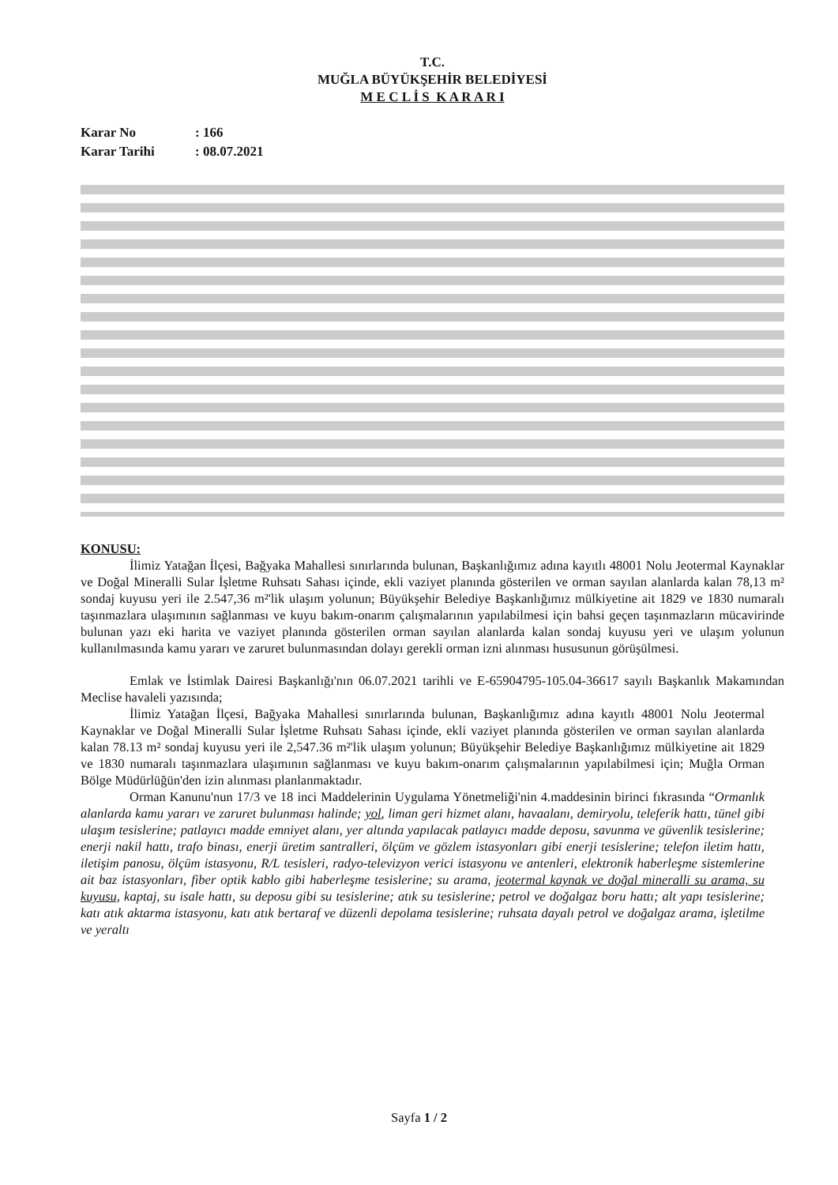T.C.
MUĞLA BÜYÜKŞEHİR BELEDİYESİ
M E C L İ S K A R A R I
Karar No: 166
Karar Tarihi: 08.07.2021
KONUSU:
İlimiz Yatağan İlçesi, Bağyaka Mahallesi sınırlarında bulunan, Başkanlığımız adına kayıtlı 48001 Nolu Jeotermal Kaynaklar ve Doğal Mineralli Sular İşletme Ruhsatı Sahası içinde, ekli vaziyet planında gösterilen ve orman sayılan alanlarda kalan 78,13 m² sondaj kuyusu yeri ile 2.547,36 m²'lik ulaşım yolunun; Büyükşehir Belediye Başkanlığımız mülkiyetine ait 1829 ve 1830 numaralı taşınmazlara ulaşımının sağlanması ve kuyu bakım-onarım çalışmalarının yapılabilmesi için bahsi geçen taşınmazların mücavirinde bulunan yazı eki harita ve vaziyet planında gösterilen orman sayılan alanlarda kalan sondaj kuyusu yeri ve ulaşım yolunun kullanılmasında kamu yararı ve zaruret bulunmasından dolayı gerekli orman izni alınması hususunun görüşülmesi.
Emlak ve İstimlak Dairesi Başkanlığı'nın 06.07.2021 tarihli ve E-65904795-105.04-36617 sayılı Başkanlık Makamından Meclise havaleli yazısında;
İlimiz Yatağan İlçesi, Bağyaka Mahallesi sınırlarında bulunan, Başkanlığımız adına kayıtlı 48001 Nolu Jeotermal Kaynaklar ve Doğal Mineralli Sular İşletme Ruhsatı Sahası içinde, ekli vaziyet planında gösterilen ve orman sayılan alanlarda kalan 78.13 m² sondaj kuyusu yeri ile 2,547.36 m²'lik ulaşım yolunun; Büyükşehir Belediye Başkanlığımız mülkiyetine ait 1829 ve 1830 numaralı taşınmazlara ulaşımının sağlanması ve kuyu bakım-onarım çalışmalarının yapılabilmesi için; Muğla Orman Bölge Müdürlüğün'den izin alınması planlanmaktadır.
Orman Kanunu'nun 17/3 ve 18 inci Maddelerinin Uygulama Yönetmeliği'nin 4.maddesinin birinci fıkrasında “Ormanlık alanlarda kamu yararı ve zaruret bulunması halinde; yol, liman geri hizmet alanı, havaalanı, demiryolu, teleferik hattı, tünel gibi ulaşım tesislerine; patlayıcı madde emniyet alanı, yer altında yapılacak patlayıcı madde deposu, savunma ve güvenlik tesislerine; enerji nakil hattı, trafo binası, enerji üretim santralleri, ölçüm ve gözlem istasyonları gibi enerji tesislerine; telefon iletim hattı, iletişim panosu, ölçüm istasyonu, R/L tesisleri, radyo-televizyon verici istasyonu ve antenleri, elektronik haberleşme sistemlerine ait baz istasyonları, fiber optik kablo gibi haberleşme tesislerine; su arama, jeotermal kaynak ve doğal mineralli su arama, su kuyusu, kaptaj, su isale hattı, su deposu gibi su tesislerine; atık su tesislerine; petrol ve doğalgaz boru hattı; alt yapı tesislerine; katı atık aktarma istasyonu, katı atık bertaraf ve düzenli depolama tesislerine; ruhsata dayalı petrol ve doğalgaz arama, işletilme ve yeraltı
Sayfa 1 / 2